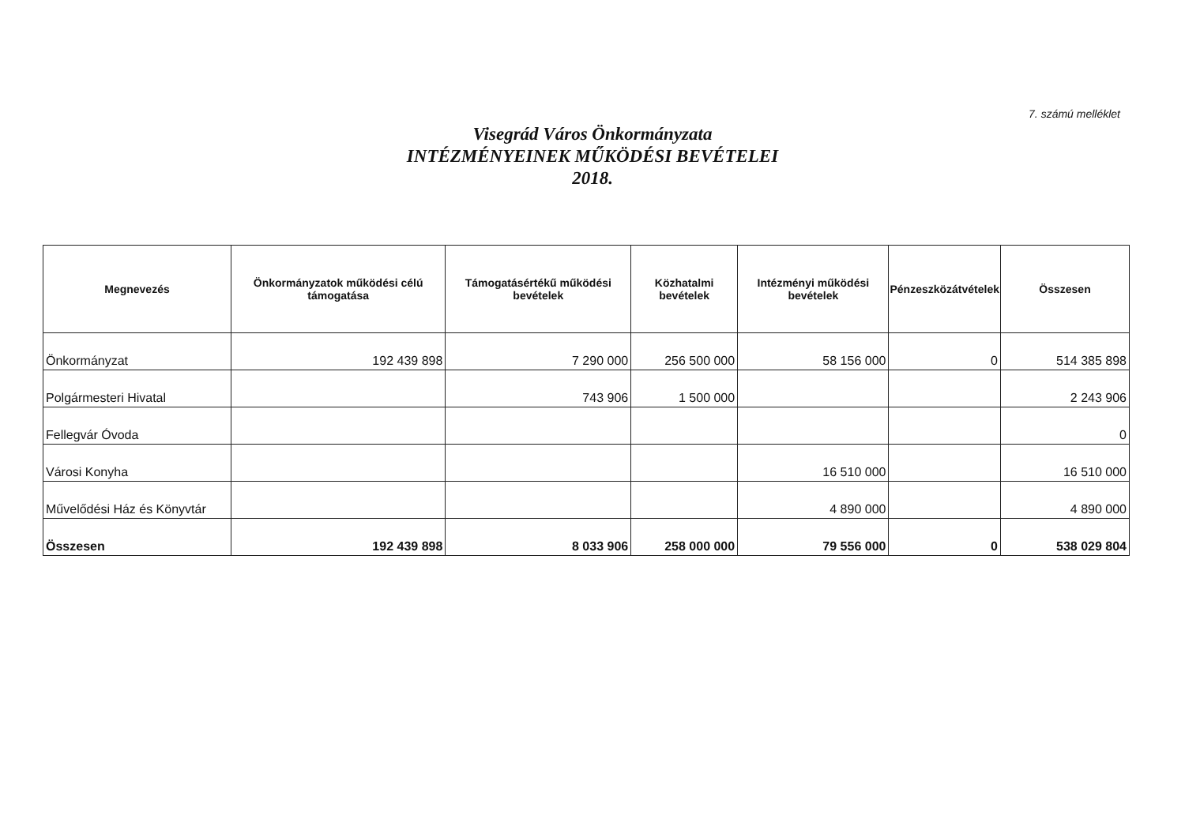7. számú melléklet
Visegrád Város Önkormányzata
INTÉZMÉNYEINEK MŰKÖDÉSI BEVÉTELEI
2018.
| Megnevezés | Önkormányzatok működési célú támogatása | Támogatásértékű működési bevételek | Közhatalmi bevételek | Intézményi működési bevételek | Pénzeszközátvételek | Összesen |
| --- | --- | --- | --- | --- | --- | --- |
| Önkormányzat | 192 439 898 | 7 290 000 | 256 500 000 | 58 156 000 | 0 | 514 385 898 |
| Polgármesteri Hivatal | | 743 906 | 1 500 000 | | | 2 243 906 |
| Fellegvár Óvoda | | | | | | 0 |
| Városi Konyha | | | | 16 510 000 | | 16 510 000 |
| Művelődési Ház és Könyvtár | | | | 4 890 000 | | 4 890 000 |
| Összesen | 192 439 898 | 8 033 906 | 258 000 000 | 79 556 000 | 0 | 538 029 804 |